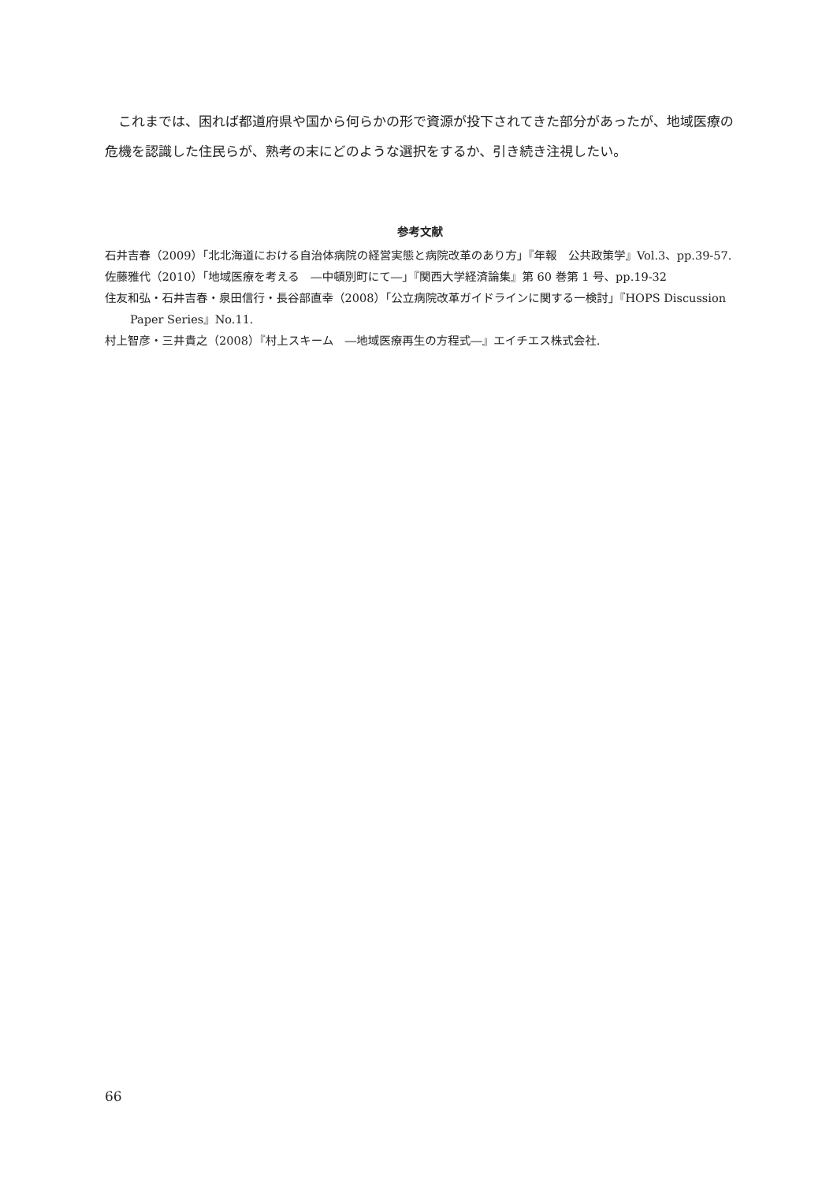これまでは、困れば都道府県や国から何らかの形で資源が投下されてきた部分があったが、地域医療の危機を認識した住民らが、熟考の末にどのような選択をするか、引き続き注視したい。
参考文献
石井吉春（2009）「北北海道における自治体病院の経営実態と病院改革のあり方」『年報　公共政策学』Vol.3、pp.39-57.
佐藤雅代（2010）「地域医療を考える　―中頓別町にて―」『関西大学経済論集』第 60 巻第 1 号、pp.19-32
住友和弘・石井吉春・泉田信行・長谷部直幸（2008）「公立病院改革ガイドラインに関する一検討」『HOPS Discussion Paper Series』No.11.
村上智彦・三井貴之（2008）『村上スキーム　―地域医療再生の方程式―』エイチエス株式会社.
66